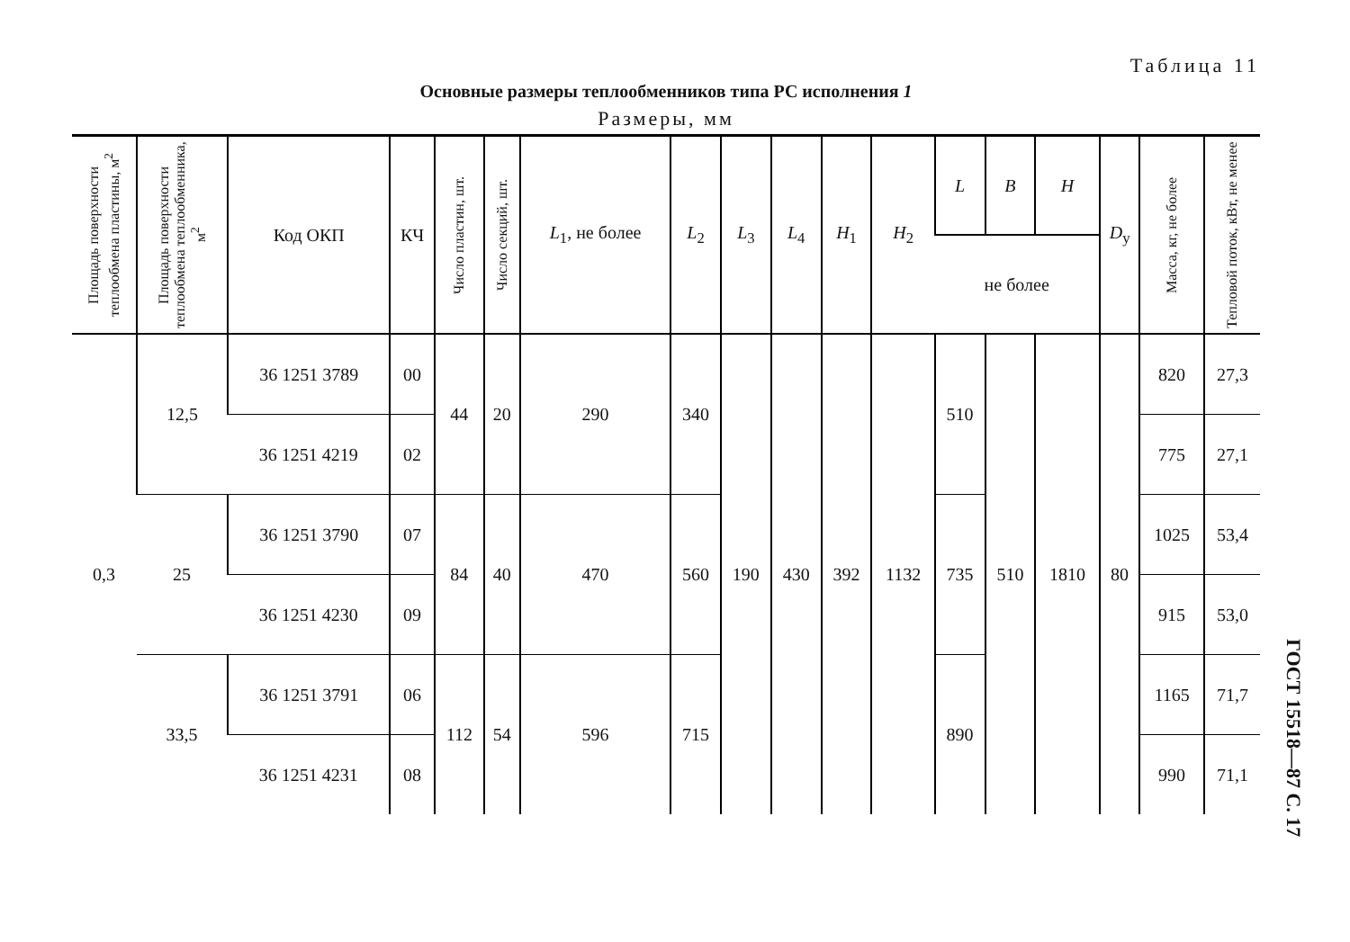Таблица 11
Основные размеры теплообменников типа РС исполнения 1
Размеры, мм
| Площадь поверхности теплообмена пластины, м<sup>2</sup> | Площадь поверхности теплообмена теплообменника, м<sup>2</sup> | Код ОКП | КЧ | Число пластин, шт. | Число секций, шт. | L<sub>1</sub>, не более | L<sub>2</sub> | L<sub>3</sub> | L<sub>4</sub> | H<sub>1</sub> | H<sub>2</sub> | L | B | H | D<sub>y</sub> | Масса, кг, не более | Тепловой поток, кВт, не менее |
| --- | --- | --- | --- | --- | --- | --- | --- | --- | --- | --- | --- | --- | --- | --- | --- | --- | --- |
| | | | | | | | | | | | | не более | | | | | |
| 0,3 | 12,5 | 36 1251 3789 | 00 | 44 | 20 | 290 | 340 | 190 | 430 | 392 | 1132 | 510 | 510 | 1810 | 80 | 820 | 27,3 |
| | | 36 1251 4219 | 02 | | | | | | | | | | | | | 775 | 27,1 |
| | 25 | 36 1251 3790 | 07 | 84 | 40 | 470 | 560 | | | | | 735 | | | | 1025 | 53,4 |
| | | 36 1251 4230 | 09 | | | | | | | | | | | | | 915 | 53,0 |
| | 33,5 | 36 1251 3791 | 06 | 112 | 54 | 596 | 715 | | | | | 890 | | | | 1165 | 71,7 |
| | | 36 1251 4231 | 08 | | | | | | | | | | | | | 990 | 71,1 |
ГОСТ 15518—87 С. 17